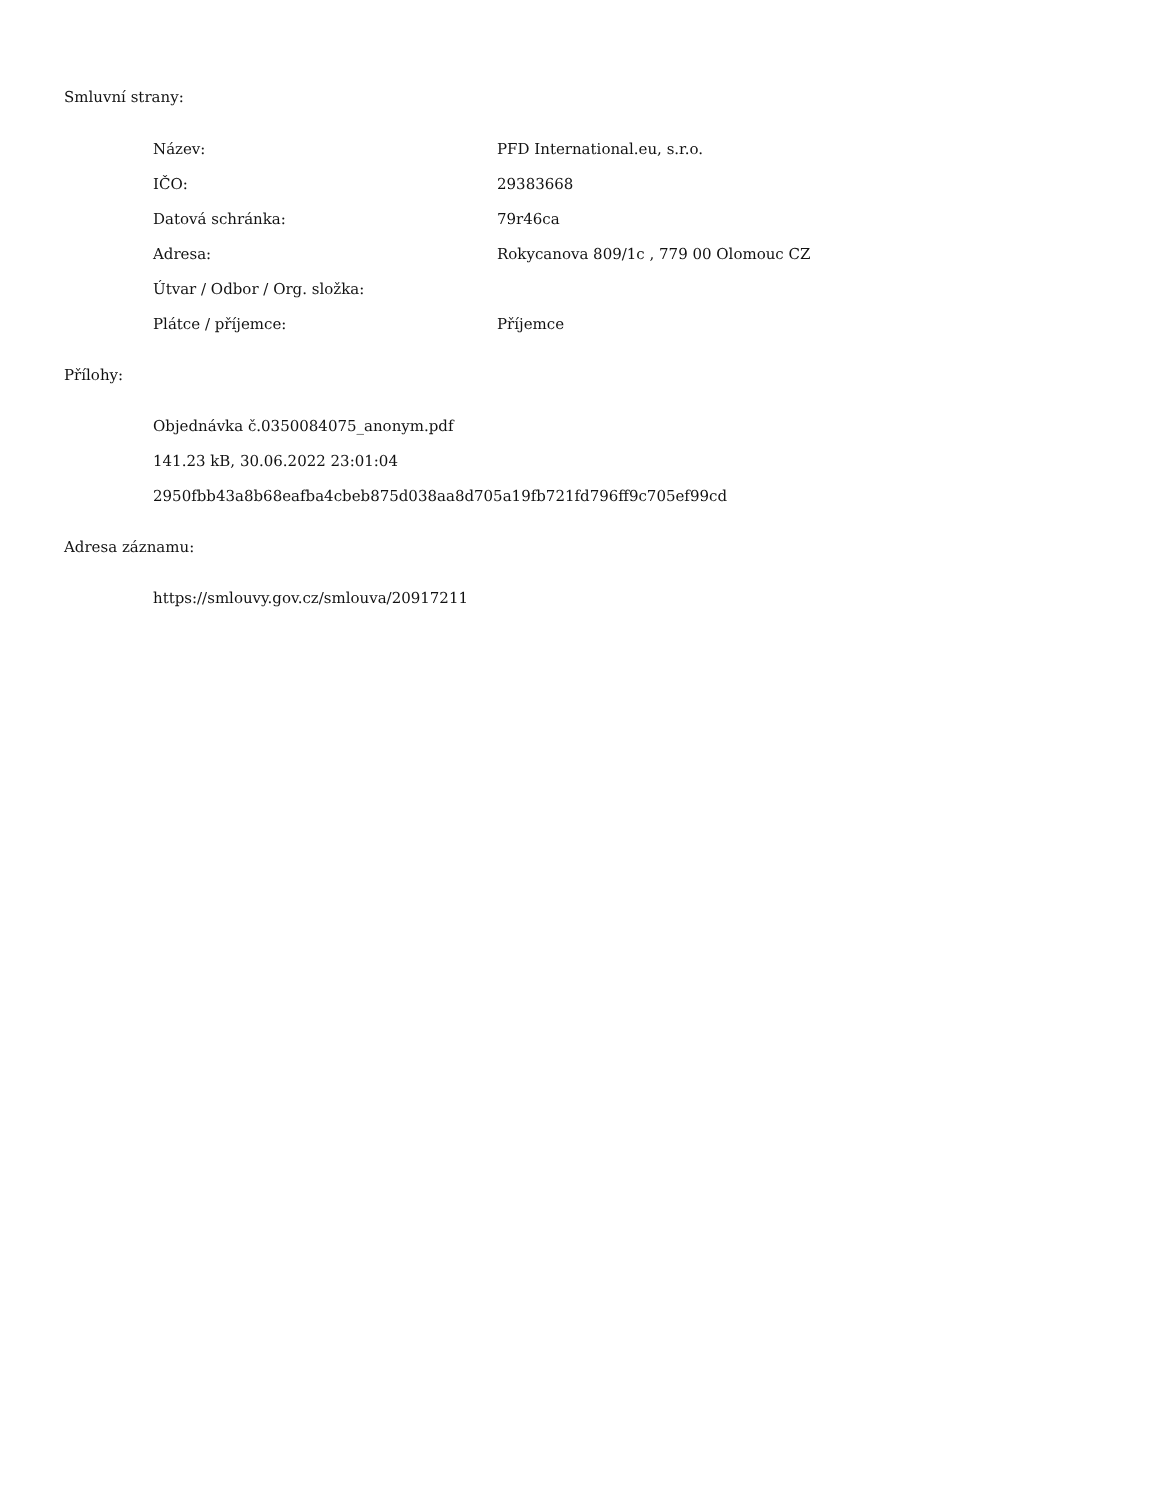Smluvní strany:
| Název: | PFD International.eu, s.r.o. |
| IČO: | 29383668 |
| Datová schránka: | 79r46ca |
| Adresa: | Rokycanova 809/1c , 779 00 Olomouc CZ |
| Útvar / Odbor / Org. složka: | |
| Plátce / příjemce: | Příjemce |
Přílohy:
| Objednávka č.0350084075_anonym.pdf |
| 141.23 kB, 30.06.2022 23:01:04 |
| 2950fbb43a8b68eafba4cbeb875d038aa8d705a19fb721fd796ff9c705ef99cd |
Adresa záznamu:
| https://smlouvy.gov.cz/smlouva/20917211 |